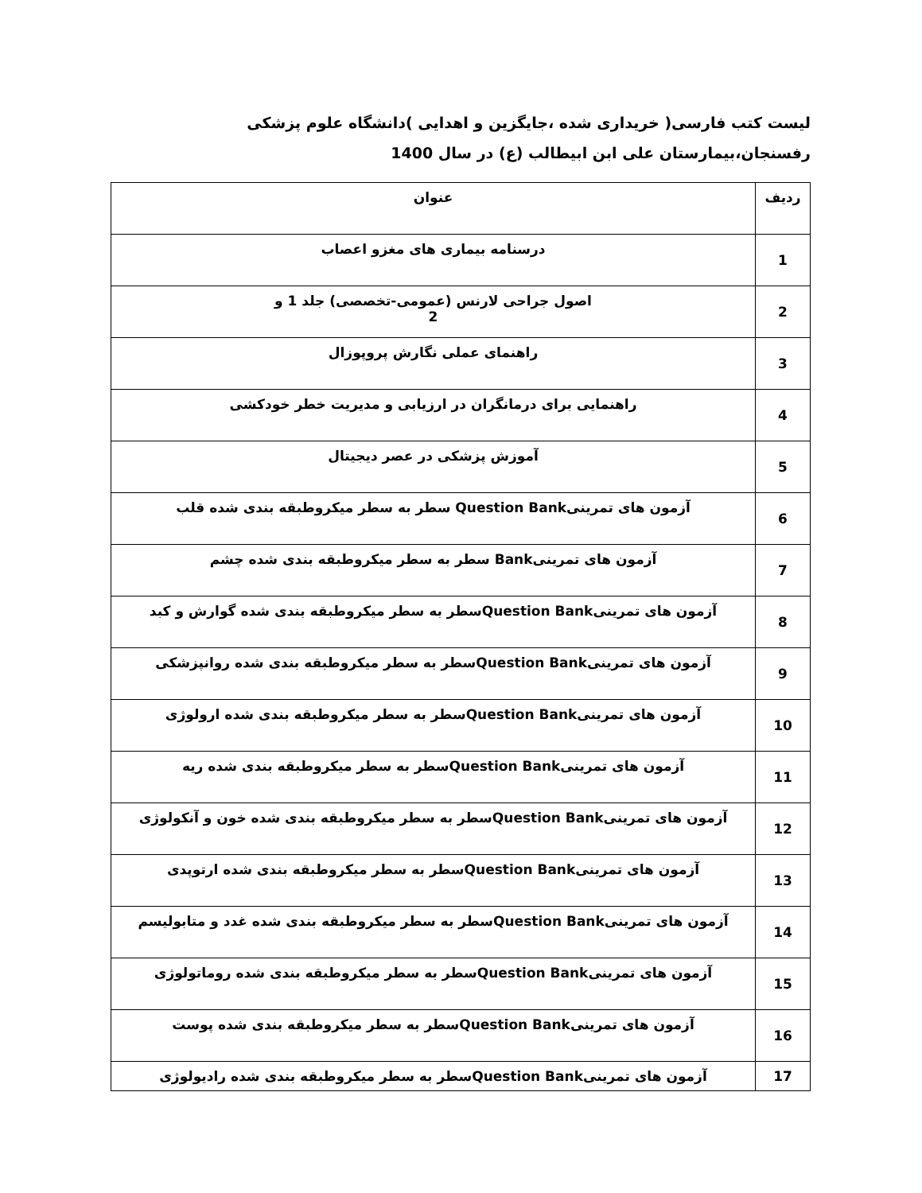لیست کتب فارسی( خریداری شده ،جایگزین و اهدایی )دانشگاه علوم پزشکی رفسنجان،بیمارستان علی ابن ابیطالب (ع) در سال 1400
| ردیف | عنوان |
| --- | --- |
| 1 | درسنامه بیماری های مغزو اعصاب |
| 2 | اصول جراحی لارنس (عمومی-تخصصی) جلد 1 و 2 |
| 3 | راهنمای عملی نگارش پروپوزال |
| 4 | راهنمایی برای درمانگران در ارزیابی و مدیریت خطر خودکشی |
| 5 | آموزش پزشکی در عصر دیجیتال |
| 6 | آزمون های تمرینیQuestion Bank سطر به سطر میکروطبقه بندی شده قلب |
| 7 | آزمون های تمرینیBank سطر به سطر میکروطبقه بندی شده چشم |
| 8 | آزمون های تمرینیQuestion Bankسطر به سطر میکروطبقه بندی شده گوارش و کبد |
| 9 | آزمون های تمرینیQuestion Bankسطر به سطر میکروطبقه بندی شده روانپزشکی |
| 10 | آزمون های تمرینیQuestion Bankسطر به سطر میکروطبقه بندی شده ارولوژی |
| 11 | آزمون های تمرینیQuestion Bankسطر به سطر میکروطبقه بندی شده ریه |
| 12 | آزمون های تمرینیQuestion Bankسطر به سطر میکروطبقه بندی شده خون و آنکولوژی |
| 13 | آزمون های تمرینیQuestion Bankسطر به سطر میکروطبقه بندی شده ارتوپدی |
| 14 | آزمون های تمرینیQuestion Bankسطر به سطر میکروطبقه بندی شده غدد و متابولیسم |
| 15 | آزمون های تمرینیQuestion Bankسطر به سطر میکروطبقه بندی شده روماتولوژی |
| 16 | آزمون های تمرینیQuestion Bankسطر به سطر میکروطبقه بندی شده پوست |
| 17 | آزمون های تمرینیQuestion Bankسطر به سطر میکروطبقه بندی شده رادیولوژی |